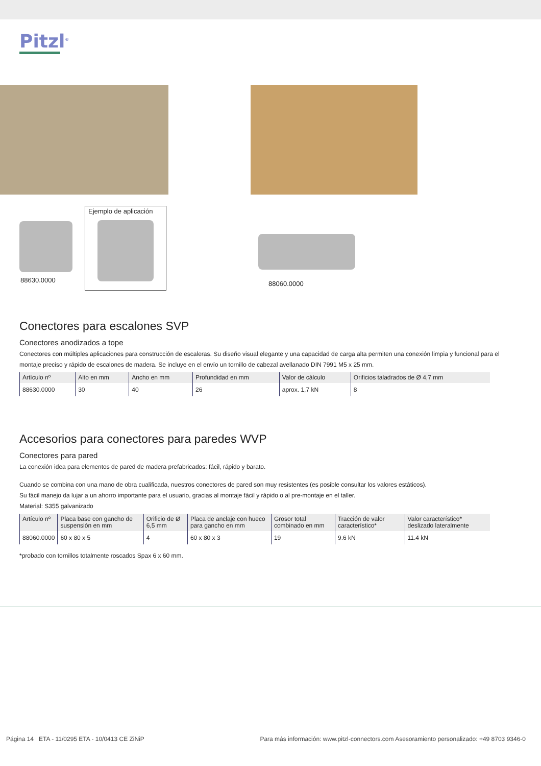Pitzl<sup>®</sup>
88630.0000
Ejemplo de aplicación
88060.0000
Conectores para escalones SVP
Conectores anodizados a tope
Conectores con múltiples aplicaciones para construcción de escaleras. Su diseño visual elegante y una capacidad de carga alta permiten una conexión limpia y funcional para el montaje preciso y rápido de escalones de madera. Se incluye en el envío un tornillo de cabezal avellanado DIN 7991 M5 x 25 mm.
| Artículo nº | Alto en mm | Ancho en mm | Profundidad en mm | Valor de cálculo | Orificios taladrados de Ø 4,7 mm |
| --- | --- | --- | --- | --- | --- |
| 88630.0000 | 30 | 40 | 26 | aprox. 1,7 kN | 8 |
Accesorios para conectores para paredes WVP
Conectores para pared
La conexión idea para elementos de pared de madera prefabricados: fácil, rápido y barato.
Cuando se combina con una mano de obra cualificada, nuestros conectores de pared son muy resistentes (es posible consultar los valores estáticos).
Su fácil manejo da lujar a un ahorro importante para el usuario, gracias al montaje fácil y rápido o al pre-montaje en el taller.
Material: S355 galvanizado
| Artículo nº | Placa base con gancho de suspensión en mm | Orificio de Ø 6,5 mm | Placa de anclaje con hueco para gancho en mm | Grosor total combinado en mm | Tracción de valor característico* | Valor característico* deslizado lateralmente |
| --- | --- | --- | --- | --- | --- | --- |
| 88060.0000 | 60 x 80 x 5 | 4 | 60 x 80 x 3 | 19 | 9.6 kN | 11.4 kN |
*probado con tornillos totalmente roscados Spax 6 x 60 mm.
Página 14 ETA - 11/0295 ETA - 10/0413 CE ZiNiP Para más información: www.pitzl-connectors.com Asesoramiento personalizado: +49 8703 9346-0